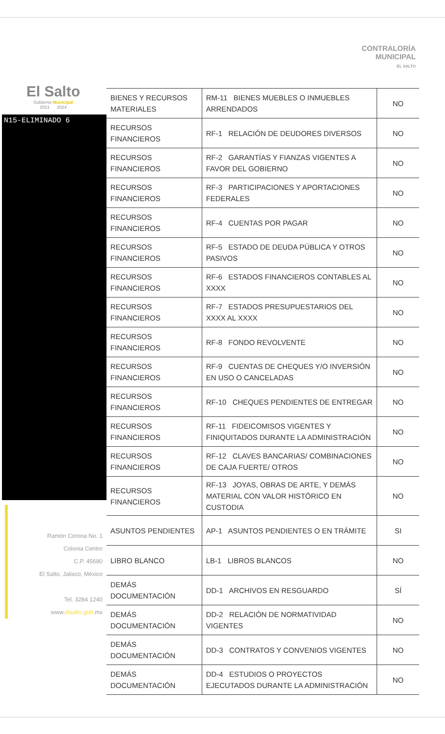El Salto
Gobierno Municipal
2021 2024
N15-ELIMINADO 6
Ramón Corona No. 1
Colonia Centro
C.P. 45680
El Salto, Jalisco, México
Tel. 3284 1240
www.elsalto.gob.mx
CONTRALORÍA
MUNICIPAL
EL SALTO
| BIENES Y RECURSOS MATERIALES | RM-11 BIENES MUEBLES O INMUEBLES ARRENDADOS | NO |
| RECURSOS FINANCIEROS | RF-1 RELACIÓN DE DEUDORES DIVERSOS | NO |
| RECURSOS FINANCIEROS | RF-2 GARANTÍAS Y FIANZAS VIGENTES A FAVOR DEL GOBIERNO | NO |
| RECURSOS FINANCIEROS | RF-3 PARTICIPACIONES Y APORTACIONES FEDERALES | NO |
| RECURSOS FINANCIEROS | RF-4 CUENTAS POR PAGAR | NO |
| RECURSOS FINANCIEROS | RF-5 ESTADO DE DEUDA PÚBLICA Y OTROS PASIVOS | NO |
| RECURSOS FINANCIEROS | RF-6 ESTADOS FINANCIEROS CONTABLES AL XXXX | NO |
| RECURSOS FINANCIEROS | RF-7 ESTADOS PRESUPUESTARIOS DEL XXXX AL XXXX | NO |
| RECURSOS FINANCIEROS | RF-8 FONDO REVOLVENTE | NO |
| RECURSOS FINANCIEROS | RF-9 CUENTAS DE CHEQUES Y/O INVERSIÓN EN USO O CANCELADAS | NO |
| RECURSOS FINANCIEROS | RF-10 CHEQUES PENDIENTES DE ENTREGAR | NO |
| RECURSOS FINANCIEROS | RF-11 FIDEICOMISOS VIGENTES Y FINIQUITADOS DURANTE LA ADMINISTRACIÓN | NO |
| RECURSOS FINANCIEROS | RF-12 CLAVES BANCARIAS/ COMBINACIONES DE CAJA FUERTE/ OTROS | NO |
| RECURSOS FINANCIEROS | RF-13 JOYAS, OBRAS DE ARTE, Y DEMÁS MATERIAL CON VALOR HISTÓRICO EN CUSTODIA | NO |
| ASUNTOS PENDIENTES | AP-1 ASUNTOS PENDIENTES O EN TRÁMITE | SI |
| LIBRO BLANCO | LB-1 LIBROS BLANCOS | NO |
| DEMÁS DOCUMENTACIÓN | DD-1 ARCHIVOS EN RESGUARDO | SÍ |
| DEMÁS DOCUMENTACIÓN | DD-2 RELACIÓN DE NORMATIVIDAD VIGENTES | NO |
| DEMÁS DOCUMENTACIÓN | DD-3 CONTRATOS Y CONVENIOS VIGENTES | NO |
| DEMÁS DOCUMENTACIÓN | DD-4 ESTUDIOS O PROYECTOS EJECUTADOS DURANTE LA ADMINISTRACIÓN | NO |